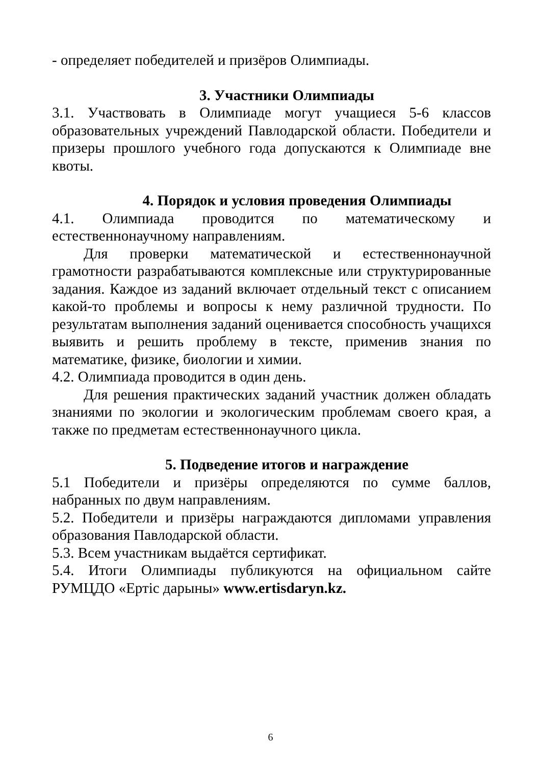- определяет победителей и призёров Олимпиады.
3. Участники Олимпиады
3.1. Участвовать в Олимпиаде могут учащиеся 5-6 классов образовательных учреждений Павлодарской области. Победители и призеры прошлого учебного года допускаются к Олимпиаде вне квоты.
4. Порядок и условия проведения Олимпиады
4.1. Олимпиада проводится по математическому и естественнонаучному направлениям.
Для проверки математической и естественнонаучной грамотности разрабатываются комплексные или структурированные задания. Каждое из заданий включает отдельный текст с описанием какой-то проблемы и вопросы к нему различной трудности. По результатам выполнения заданий оценивается способность учащихся выявить и решить проблему в тексте, применив знания по математике, физике, биологии и химии.
4.2. Олимпиада проводится в один день.
Для решения практических заданий участник должен обладать знаниями по экологии и экологическим проблемам своего края, а также по предметам естественнонаучного цикла.
5. Подведение итогов и награждение
5.1 Победители и призёры определяются по сумме баллов, набранных по двум направлениям.
5.2. Победители и призёры награждаются дипломами управления образования Павлодарской области.
5.3. Всем участникам выдаётся сертификат.
5.4. Итоги Олимпиады публикуются на официальном сайте РУМЦДО «Ертіс дарыны» www.ertisdaryn.kz.
6